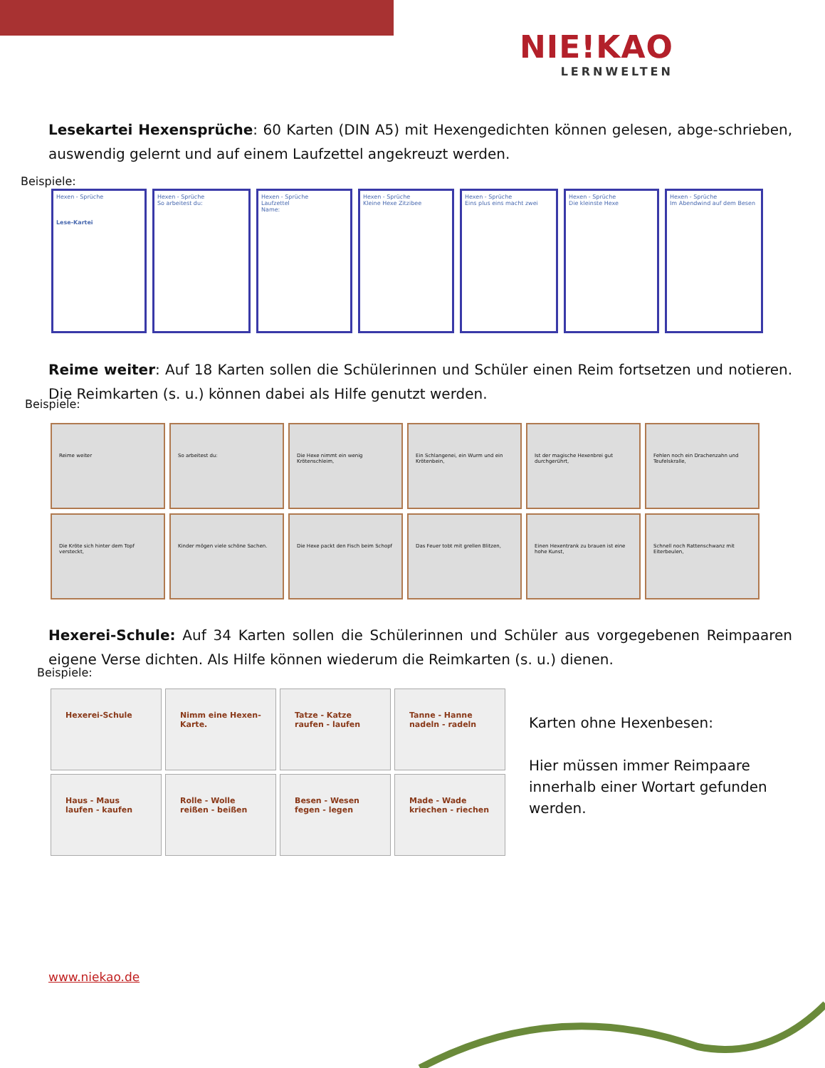NIE!KAO
LERNWELTEN
Lesekartei Hexensprüche: 60 Karten (DIN A5) mit Hexengedichten können gelesen, abge-schrieben, auswendig gelernt und auf einem Laufzettel angekreuzt werden.
Beispiele:
Hexen - Sprüche
Lese-Kartei
Hexen - Sprüche
So arbeitest du:
Hexen - Sprüche
Laufzettel
Name:
Hexen - Sprüche
Kleine Hexe Zitzibee
Hexen - Sprüche
Eins plus eins macht zwei
Hexen - Sprüche
Die kleinste Hexe
Hexen - Sprüche
Im Abendwind auf dem Besen
Reime weiter: Auf 18 Karten sollen die Schülerinnen und Schüler einen Reim fortsetzen und notieren. Die Reimkarten (s. u.) können dabei als Hilfe genutzt werden.
Beispiele:
Reime weiter
So arbeitest du:
Die Hexe nimmt ein wenig Krötenschleim,
Ein Schlangenei, ein Wurm und ein Krötenbein,
Ist der magische Hexenbrei gut durchgerührt,
Fehlen noch ein Drachenzahn und Teufelskralle,
Die Kröte sich hinter dem Topf versteckt,
Kinder mögen viele schöne Sachen.
Die Hexe packt den Fisch beim Schopf
Das Feuer tobt mit grellen Blitzen,
Einen Hexentrank zu brauen ist eine hohe Kunst,
Schnell noch Rattenschwanz mit Eiterbeulen,
Hexerei-Schule: Auf 34 Karten sollen die Schülerinnen und Schüler aus vorgegebenen Reimpaaren eigene Verse dichten. Als Hilfe können wiederum die Reimkarten (s. u.) dienen.
Beispiele:
Hexerei-Schule
Nimm eine Hexen-Karte.
Tatze - Katze raufen - laufen
Tanne - Hanne nadeln - radeln
Haus - Maus laufen - kaufen
Rolle - Wolle reißen - beißen
Besen - Wesen fegen - legen
Made - Wade kriechen - riechen
Karten ohne Hexenbesen:
Hier müssen immer Reimpaare
innerhalb einer Wortart gefunden
werden.
www.niekao.de